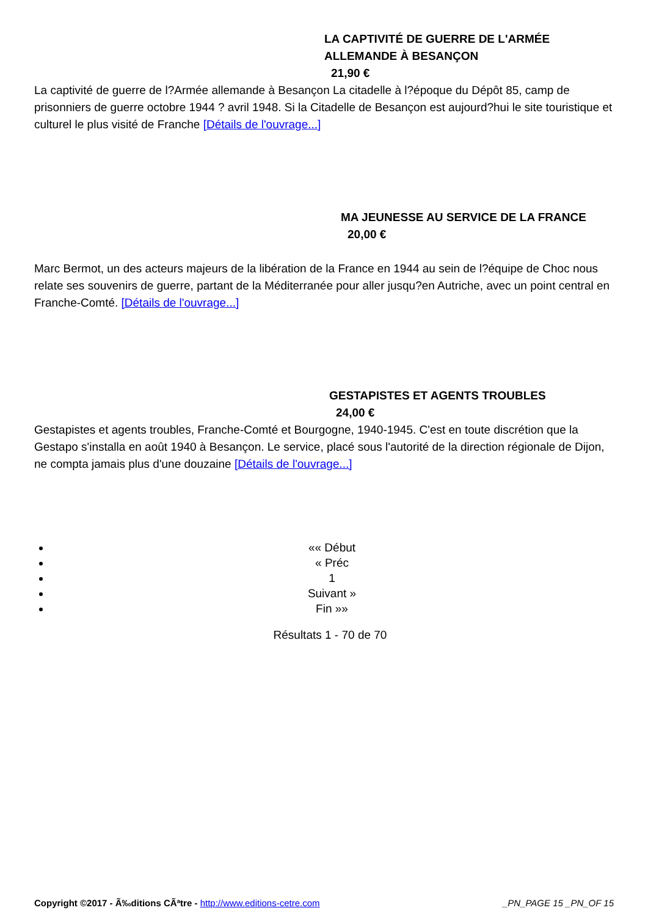LA CAPTIVITÉ DE GUERRE DE L'ARMÉE
ALLEMANDE À BESANÇON
21,90 €
La captivité de guerre de l?Armée allemande à Besançon La citadelle à l?époque du Dépôt 85, camp de prisonniers de guerre octobre 1944 ? avril 1948. Si la Citadelle de Besançon est aujourd?hui le site touristique et culturel le plus visité de Franche [Détails de l'ouvrage...]
MA JEUNESSE AU SERVICE DE LA FRANCE
20,00 €
Marc Bermot, un des acteurs majeurs de la libération de la France en 1944 au sein de l?équipe de Choc nous relate ses souvenirs de guerre, partant de la Méditerranée pour aller jusqu?en Autriche, avec un point central en Franche-Comté. [Détails de l'ouvrage...]
GESTAPISTES ET AGENTS TROUBLES
24,00 €
Gestapistes et agents troubles, Franche-Comté et Bourgogne, 1940-1945. C'est en toute discrétion que la Gestapo s'installa en août 1940 à Besançon. Le service, placé sous l'autorité de la direction régionale de Dijon, ne compta jamais plus d'une douzaine [Détails de l'ouvrage...]
«« Début
« Préc
1
Suivant »
Fin »»
Résultats 1 - 70 de 70
Copyright ©2017 - Ã‰ditions CÃªtre - http://www.editions-cetre.com _PN_PAGE 15 _PN_OF 15